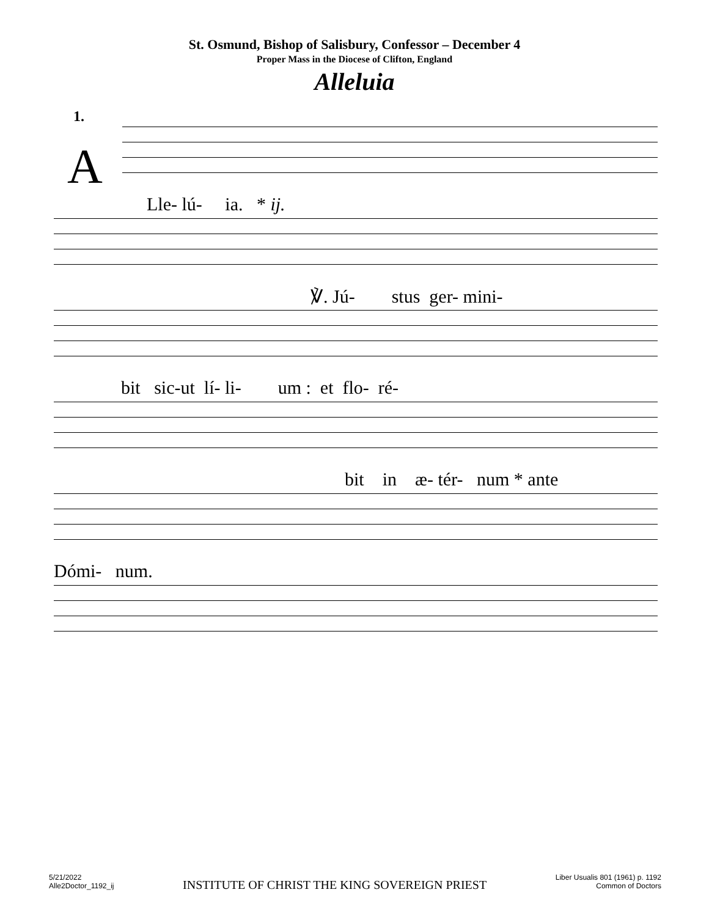St. Osmund, Bishop of Salisbury, Confessor – December 4
Proper Mass in the Diocese of Clifton, England
Alleluia
1.
A
Lle- lú- ia. * ij.
℣. Jú- stus ger- mini-
bit sic-ut lí- li- um : et flo- ré-
bit in æ- tér- num * ante
Dómi- num.
5/21/2022
Alle2Doctor_1192_ij
INSTITUTE OF CHRIST THE KING SOVEREIGN PRIEST
Liber Usualis 801 (1961) p. 1192
Common of Doctors